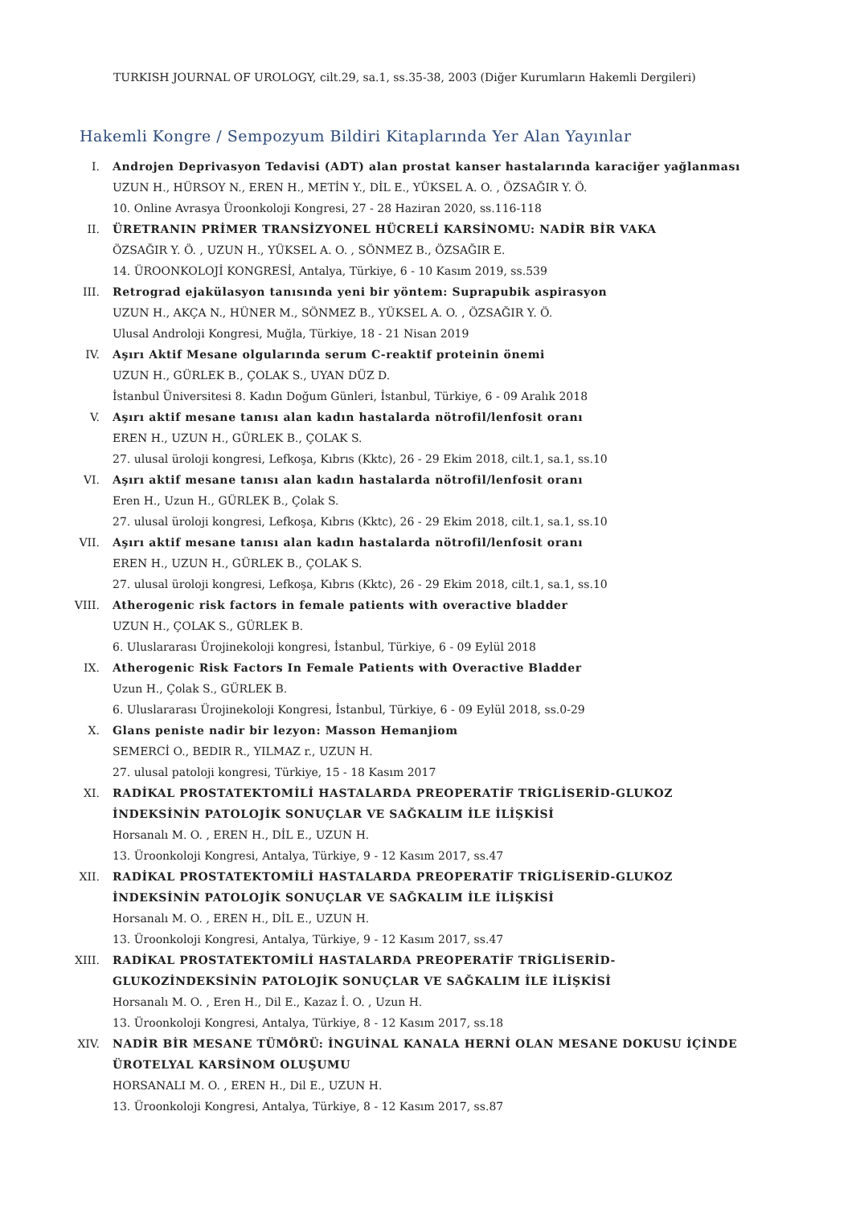TURKISH JOURNAL OF UROLOGY, cilt.29, sa.1, ss.35-38, 2003 (Diğer Kurumların Hakemli Dergileri)
Hakemli Kongre / Sempozyum Bildiri Kitaplarında Yer Alan Yayınlar
I. Androjen Deprivasyon Tedavisi (ADT) alan prostat kanser hastalarında karaciğer yağlanması
UZUN H., HÜRSOY N., EREN H., METİN Y., DİL E., YÜKSEL A. O. , ÖZSAĞIR Y. Ö.
10. Online Avrasya Üroonkoloji Kongresi, 27 - 28 Haziran 2020, ss.116-118
II. ÜRETRANIN PRİMER TRANSİZYONEL HÜCRELİ KARSİNOMU: NADİR BİR VAKA
ÖZSAĞIR Y. Ö. , UZUN H., YÜKSEL A. O. , SÖNMEZ B., ÖZSAĞIR E.
14. ÜROONKOLOJİ KONGRESİ, Antalya, Türkiye, 6 - 10 Kasım 2019, ss.539
III. Retrograd ejakülasyon tanısında yeni bir yöntem: Suprapubik aspirasyon
UZUN H., AKÇA N., HÜNER M., SÖNMEZ B., YÜKSEL A. O. , ÖZSAĞIR Y. Ö.
Ulusal Androloji Kongresi, Muğla, Türkiye, 18 - 21 Nisan 2019
IV. Aşırı Aktif Mesane olgularında serum C-reaktif proteinin önemi
UZUN H., GÜRLEK B., ÇOLAK S., UYAN DÜZ D.
İstanbul Üniversitesi 8. Kadın Doğum Günleri, İstanbul, Türkiye, 6 - 09 Aralık 2018
V. Aşırı aktif mesane tanısı alan kadın hastalarda nötrofil/lenfosit oranı
EREN H., UZUN H., GÜRLEK B., ÇOLAK S.
27. ulusal üroloji kongresi, Lefkoşa, Kıbrıs (Kktc), 26 - 29 Ekim 2018, cilt.1, sa.1, ss.10
VI. Aşırı aktif mesane tanısı alan kadın hastalarda nötrofil/lenfosit oranı
Eren H., Uzun H., GÜRLEK B., Çolak S.
27. ulusal üroloji kongresi, Lefkoşa, Kıbrıs (Kktc), 26 - 29 Ekim 2018, cilt.1, sa.1, ss.10
VII. Aşırı aktif mesane tanısı alan kadın hastalarda nötrofil/lenfosit oranı
EREN H., UZUN H., GÜRLEK B., ÇOLAK S.
27. ulusal üroloji kongresi, Lefkoşa, Kıbrıs (Kktc), 26 - 29 Ekim 2018, cilt.1, sa.1, ss.10
VIII. Atherogenic risk factors in female patients with overactive bladder
UZUN H., ÇOLAK S., GÜRLEK B.
6. Uluslararası Ürojinekoloji kongresi, İstanbul, Türkiye, 6 - 09 Eylül 2018
IX. Atherogenic Risk Factors In Female Patients with Overactive Bladder
Uzun H., Çolak S., GÜRLEK B.
6. Uluslararası Ürojinekoloji Kongresi, İstanbul, Türkiye, 6 - 09 Eylül 2018, ss.0-29
X. Glans peniste nadir bir lezyon: Masson Hemanjiom
SEMERCİ O., BEDIR R., YILMAZ r., UZUN H.
27. ulusal patoloji kongresi, Türkiye, 15 - 18 Kasım 2017
XI. RADİKAL PROSTATEKTOMİLİ HASTALARDA PREOPERATİF TRİGLİSERİD-GLUKOZ İNDEKSİNİN PATOLOJİK SONUÇLAR VE SAĞKALIM İLE İLİŞKİSİ
Horsanalı M. O. , EREN H., DİL E., UZUN H.
13. Üroonkoloji Kongresi, Antalya, Türkiye, 9 - 12 Kasım 2017, ss.47
XII. RADİKAL PROSTATEKTOMİLİ HASTALARDA PREOPERATİF TRİGLİSERİD-GLUKOZ İNDEKSİNİN PATOLOJİK SONUÇLAR VE SAĞKALIM İLE İLİŞKİSİ
Horsanalı M. O. , EREN H., DİL E., UZUN H.
13. Üroonkoloji Kongresi, Antalya, Türkiye, 9 - 12 Kasım 2017, ss.47
XIII. RADİKAL PROSTATEKTOMİLİ HASTALARDA PREOPERATİF TRİGLİSERİD-GLUKOZİNDEKSİNİN PATOLOJİK SONUÇLAR VE SAĞKALIM İLE İLİŞKİSİ
Horsanalı M. O. , Eren H., Dil E., Kazaz İ. O. , Uzun H.
13. Üroonkoloji Kongresi, Antalya, Türkiye, 8 - 12 Kasım 2017, ss.18
XIV. NADİR BİR MESANE TÜMÖRÜ: İNGUİNAL KANALA HERNİ OLAN MESANE DOKUSU İÇİNDE ÜROTELYAL KARSİNOM OLUŞUMU
HORSANALI M. O. , EREN H., Dil E., UZUN H.
13. Üroonkoloji Kongresi, Antalya, Türkiye, 8 - 12 Kasım 2017, ss.87